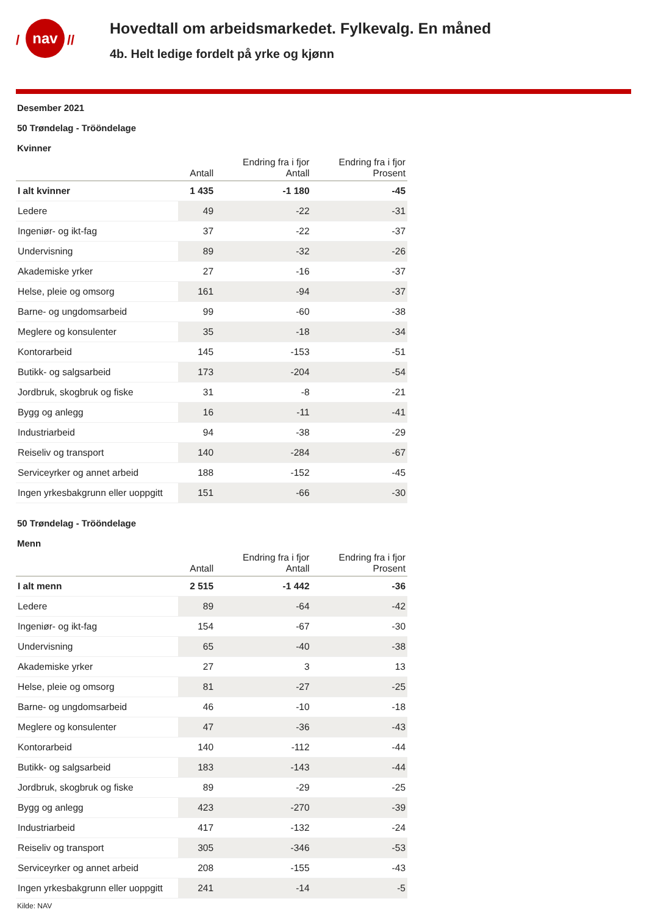nav
/
//
Hovedtall om arbeidsmarkedet. Fylkevalg. En måned
4b. Helt ledige fordelt på yrke og kjønn
Desember 2021
50 Trøndelag - Trööndelage
Kvinner
| | Antall | Endring fra i fjor Antall | Endring fra i fjor Prosent |
| --- | --- | --- | --- |
| I alt kvinner | 1 435 | -1 180 | -45 |
| Ledere | 49 | -22 | -31 |
| Ingeniør- og ikt-fag | 37 | -22 | -37 |
| Undervisning | 89 | -32 | -26 |
| Akademiske yrker | 27 | -16 | -37 |
| Helse, pleie og omsorg | 161 | -94 | -37 |
| Barne- og ungdomsarbeid | 99 | -60 | -38 |
| Meglere og konsulenter | 35 | -18 | -34 |
| Kontorarbeid | 145 | -153 | -51 |
| Butikk- og salgsarbeid | 173 | -204 | -54 |
| Jordbruk, skogbruk og fiske | 31 | -8 | -21 |
| Bygg og anlegg | 16 | -11 | -41 |
| Industriarbeid | 94 | -38 | -29 |
| Reiseliv og transport | 140 | -284 | -67 |
| Serviceyrker og annet arbeid | 188 | -152 | -45 |
| Ingen yrkesbakgrunn eller uoppgitt | 151 | -66 | -30 |
50 Trøndelag - Trööndelage
Menn
| | Antall | Endring fra i fjor Antall | Endring fra i fjor Prosent |
| --- | --- | --- | --- |
| I alt menn | 2 515 | -1 442 | -36 |
| Ledere | 89 | -64 | -42 |
| Ingeniør- og ikt-fag | 154 | -67 | -30 |
| Undervisning | 65 | -40 | -38 |
| Akademiske yrker | 27 | 3 | 13 |
| Helse, pleie og omsorg | 81 | -27 | -25 |
| Barne- og ungdomsarbeid | 46 | -10 | -18 |
| Meglere og konsulenter | 47 | -36 | -43 |
| Kontorarbeid | 140 | -112 | -44 |
| Butikk- og salgsarbeid | 183 | -143 | -44 |
| Jordbruk, skogbruk og fiske | 89 | -29 | -25 |
| Bygg og anlegg | 423 | -270 | -39 |
| Industriarbeid | 417 | -132 | -24 |
| Reiseliv og transport | 305 | -346 | -53 |
| Serviceyrker og annet arbeid | 208 | -155 | -43 |
| Ingen yrkesbakgrunn eller uoppgitt | 241 | -14 | -5 |
Kilde: NAV